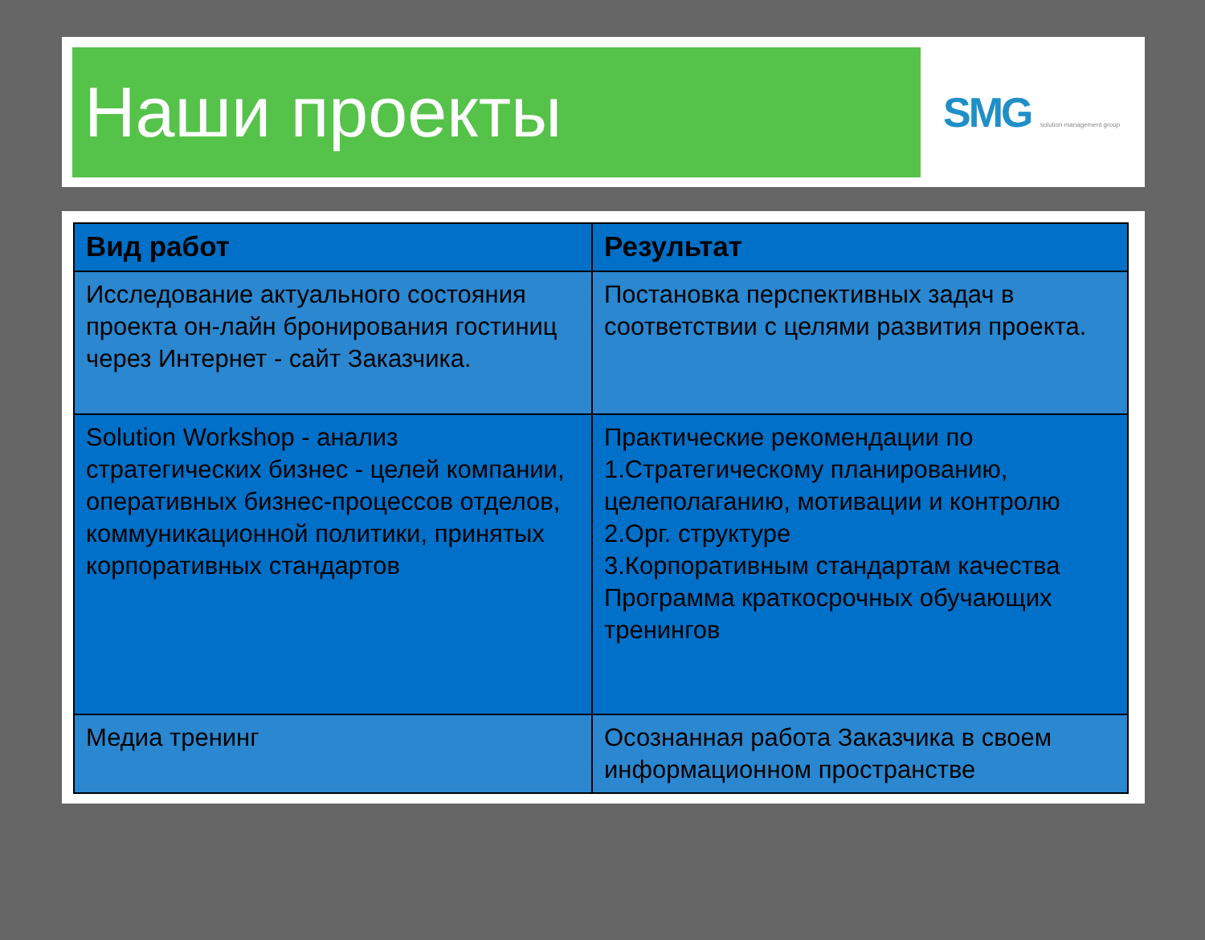Наши проекты
SMG solution management group
| Вид работ | Результат |
| --- | --- |
| Исследование актуального состояния проекта он-лайн бронирования гостиниц через Интернет - сайт Заказчика. | Постановка перспективных задач в соответствии с целями развития проекта. |
| Solution Workshop - анализ стратегических бизнес - целей компании, оперативных бизнес-процессов отделов, коммуникационной политики, принятых корпоративных стандартов | Практические рекомендации по 1.Стратегическому планированию, целеполаганию, мотивации и контролю 2.Орг. структуре 3.Корпоративным стандартам качества Программа краткосрочных обучающих тренингов |
| Медиа тренинг | Осознанная работа Заказчика в своем информационном пространстве |